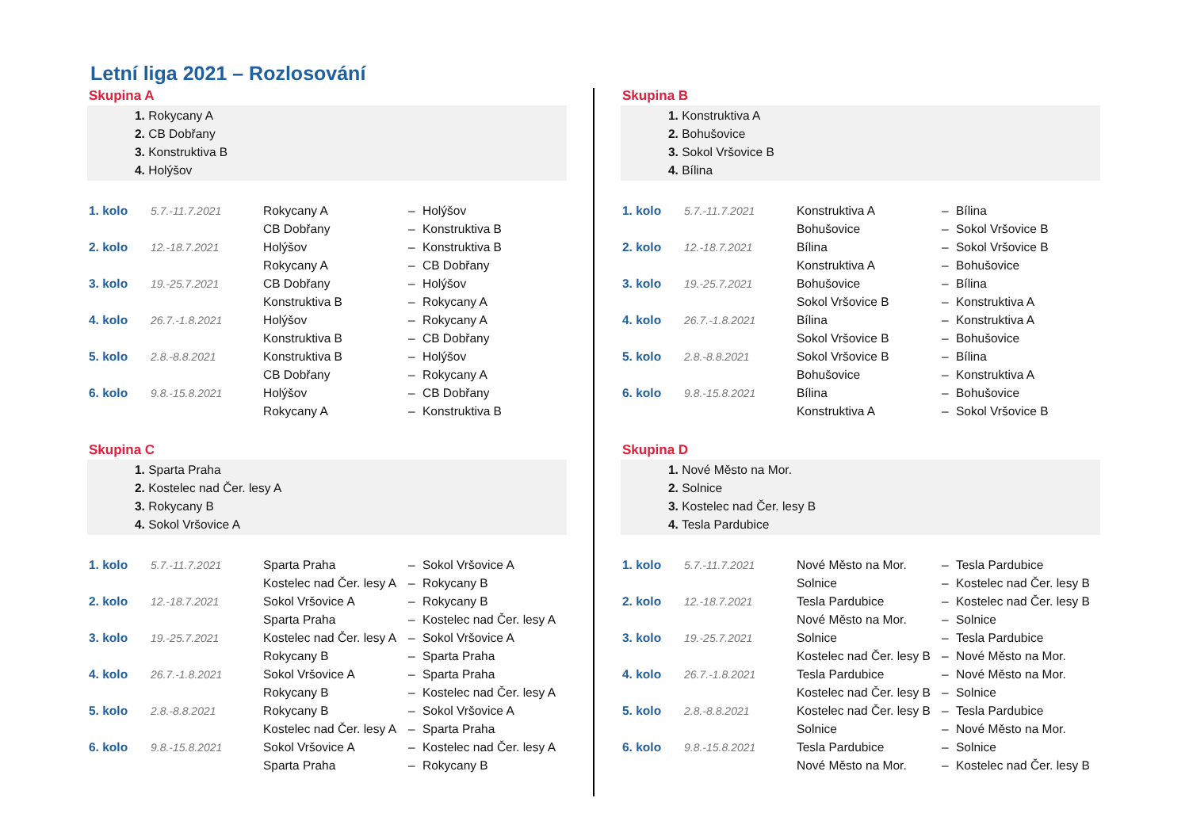Letní liga 2021 – Rozlosování
Skupina A
1. Rokycany A
2. CB Dobřany
3. Konstruktiva B
4. Holýšov
| 1. kolo | 5.7.-11.7.2021 | Rokycany A | – | Holýšov |
| | | CB Dobřany | – | Konstruktiva B |
| 2. kolo | 12.-18.7.2021 | Holýšov | – | Konstruktiva B |
| | | Rokycany A | – | CB Dobřany |
| 3. kolo | 19.-25.7.2021 | CB Dobřany | – | Holýšov |
| | | Konstruktiva B | – | Rokycany A |
| 4. kolo | 26.7.-1.8.2021 | Holýšov | – | Rokycany A |
| | | Konstruktiva B | – | CB Dobřany |
| 5. kolo | 2.8.-8.8.2021 | Konstruktiva B | – | Holýšov |
| | | CB Dobřany | – | Rokycany A |
| 6. kolo | 9.8.-15.8.2021 | Holýšov | – | CB Dobřany |
| | | Rokycany A | – | Konstruktiva B |
Skupina C
1. Sparta Praha
2. Kostelec nad Čer. lesy A
3. Rokycany B
4. Sokol Vršovice A
| 1. kolo | 5.7.-11.7.2021 | Sparta Praha | – | Sokol Vršovice A |
| | | Kostelec nad Čer. lesy A | – | Rokycany B |
| 2. kolo | 12.-18.7.2021 | Sokol Vršovice A | – | Rokycany B |
| | | Sparta Praha | – | Kostelec nad Čer. lesy A |
| 3. kolo | 19.-25.7.2021 | Kostelec nad Čer. lesy A | – | Sokol Vršovice A |
| | | Rokycany B | – | Sparta Praha |
| 4. kolo | 26.7.-1.8.2021 | Sokol Vršovice A | – | Sparta Praha |
| | | Rokycany B | – | Kostelec nad Čer. lesy A |
| 5. kolo | 2.8.-8.8.2021 | Rokycany B | – | Sokol Vršovice A |
| | | Kostelec nad Čer. lesy A | – | Sparta Praha |
| 6. kolo | 9.8.-15.8.2021 | Sokol Vršovice A | – | Kostelec nad Čer. lesy A |
| | | Sparta Praha | – | Rokycany B |
Skupina B
1. Konstruktiva A
2. Bohušovice
3. Sokol Vršovice B
4. Bílina
| 1. kolo | 5.7.-11.7.2021 | Konstruktiva A | – | Bílina |
| | | Bohušovice | – | Sokol Vršovice B |
| 2. kolo | 12.-18.7.2021 | Bílina | – | Sokol Vršovice B |
| | | Konstruktiva A | – | Bohušovice |
| 3. kolo | 19.-25.7.2021 | Bohušovice | – | Bílina |
| | | Sokol Vršovice B | – | Konstruktiva A |
| 4. kolo | 26.7.-1.8.2021 | Bílina | – | Konstruktiva A |
| | | Sokol Vršovice B | – | Bohušovice |
| 5. kolo | 2.8.-8.8.2021 | Sokol Vršovice B | – | Bílina |
| | | Bohušovice | – | Konstruktiva A |
| 6. kolo | 9.8.-15.8.2021 | Bílina | – | Bohušovice |
| | | Konstruktiva A | – | Sokol Vršovice B |
Skupina D
1. Nové Město na Mor.
2. Solnice
3. Kostelec nad Čer. lesy B
4. Tesla Pardubice
| 1. kolo | 5.7.-11.7.2021 | Nové Město na Mor. | – | Tesla Pardubice |
| | | Solnice | – | Kostelec nad Čer. lesy B |
| 2. kolo | 12.-18.7.2021 | Tesla Pardubice | – | Kostelec nad Čer. lesy B |
| | | Nové Město na Mor. | – | Solnice |
| 3. kolo | 19.-25.7.2021 | Solnice | – | Tesla Pardubice |
| | | Kostelec nad Čer. lesy B | – | Nové Město na Mor. |
| 4. kolo | 26.7.-1.8.2021 | Tesla Pardubice | – | Nové Město na Mor. |
| | | Kostelec nad Čer. lesy B | – | Solnice |
| 5. kolo | 2.8.-8.8.2021 | Kostelec nad Čer. lesy B | – | Tesla Pardubice |
| | | Solnice | – | Nové Město na Mor. |
| 6. kolo | 9.8.-15.8.2021 | Tesla Pardubice | – | Solnice |
| | | Nové Město na Mor. | – | Kostelec nad Čer. lesy B |